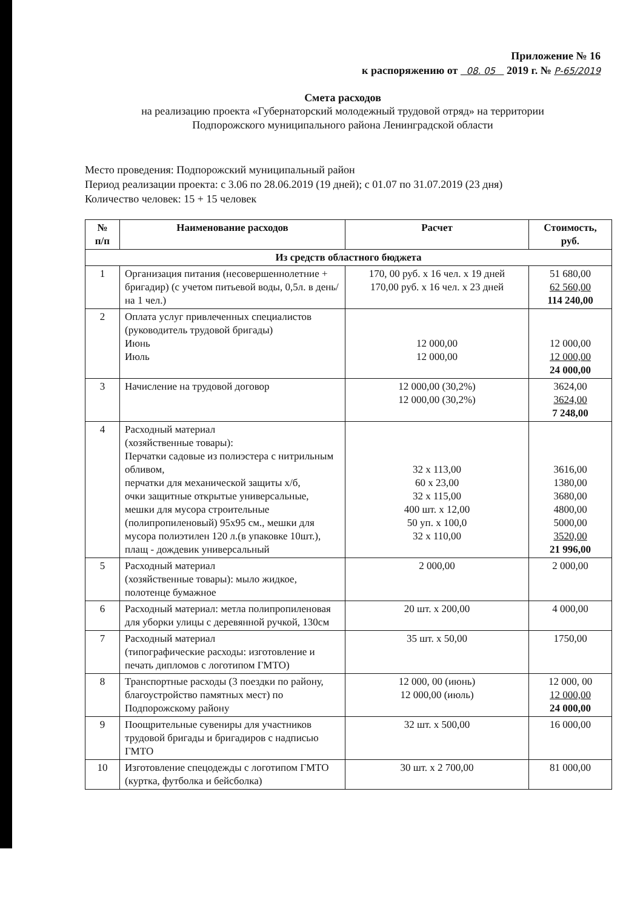Приложение № 16
к распоряжению от 08. 05 2019 г. № Р-65/2019
Смета расходов
на реализацию проекта «Губернаторский молодежный трудовой отряд» на территории
Подпорожского муниципального района Ленинградской области
Место проведения: Подпорожский муниципальный район
Период реализации проекта: с 3.06 по 28.06.2019 (19 дней); с 01.07 по 31.07.2019 (23 дня)
Количество человек: 15 + 15 человек
| № п/п | Наименование расходов | Расчет | Стоимость, руб. |
| --- | --- | --- | --- |
| Из средств областного бюджета | | | |
| 1 | Организация питания (несовершеннолетние + бригадир) (с учетом питьевой воды, 0,5л. в день/ на 1 чел.) | 170, 00 руб. х 16 чел. х 19 дней 170,00 руб. х 16 чел. х 23 дней | 51 680,00 62 560,00 114 240,00 |
| 2 | Оплата услуг привлеченных специалистов (руководитель трудовой бригады) Июнь Июль | 12 000,00 12 000,00 | 12 000,00 12 000,00 24 000,00 |
| 3 | Начисление на трудовой договор | 12 000,00 (30,2%) 12 000,00 (30,2%) | 3624,00 3624,00 7 248,00 |
| 4 | Расходный материал (хозяйственные товары): Перчатки садовые из полиэстера с нитрильным обливом, перчатки для механической защиты х/б, очки защитные открытые универсальные, мешки для мусора строительные (полипропиленовый) 95х95 см., мешки для мусора полиэтилен 120 л.(в упаковке 10шт.), плащ - дождевик универсальный | 32 х 113,00 60 х 23,00 32 х 115,00 400 шт. х 12,00 50 уп. х 100,0 32 х 110,00 | 3616,00 1380,00 3680,00 4800,00 5000,00 3520,00 21 996,00 |
| 5 | Расходный материал (хозяйственные товары): мыло жидкое, полотенце бумажное | 2 000,00 | 2 000,00 |
| 6 | Расходный материал: метла полипропиленовая для уборки улицы с деревянной ручкой, 130см | 20 шт. х 200,00 | 4 000,00 |
| 7 | Расходный материал (типографические расходы: изготовление и печать дипломов с логотипом ГМТО) | 35 шт. х 50,00 | 1750,00 |
| 8 | Транспортные расходы (3 поездки по району, благоустройство памятных мест) по Подпорожскому району | 12 000, 00 (июнь) 12 000,00 (июль) | 12 000, 00 12 000,00 24 000,00 |
| 9 | Поощрительные сувениры для участников трудовой бригады и бригадиров с надписью ГМТО | 32 шт. х 500,00 | 16 000,00 |
| 10 | Изготовление спецодежды с логотипом ГМТО (куртка, футболка и бейсболка) | 30 шт. х 2 700,00 | 81 000,00 |